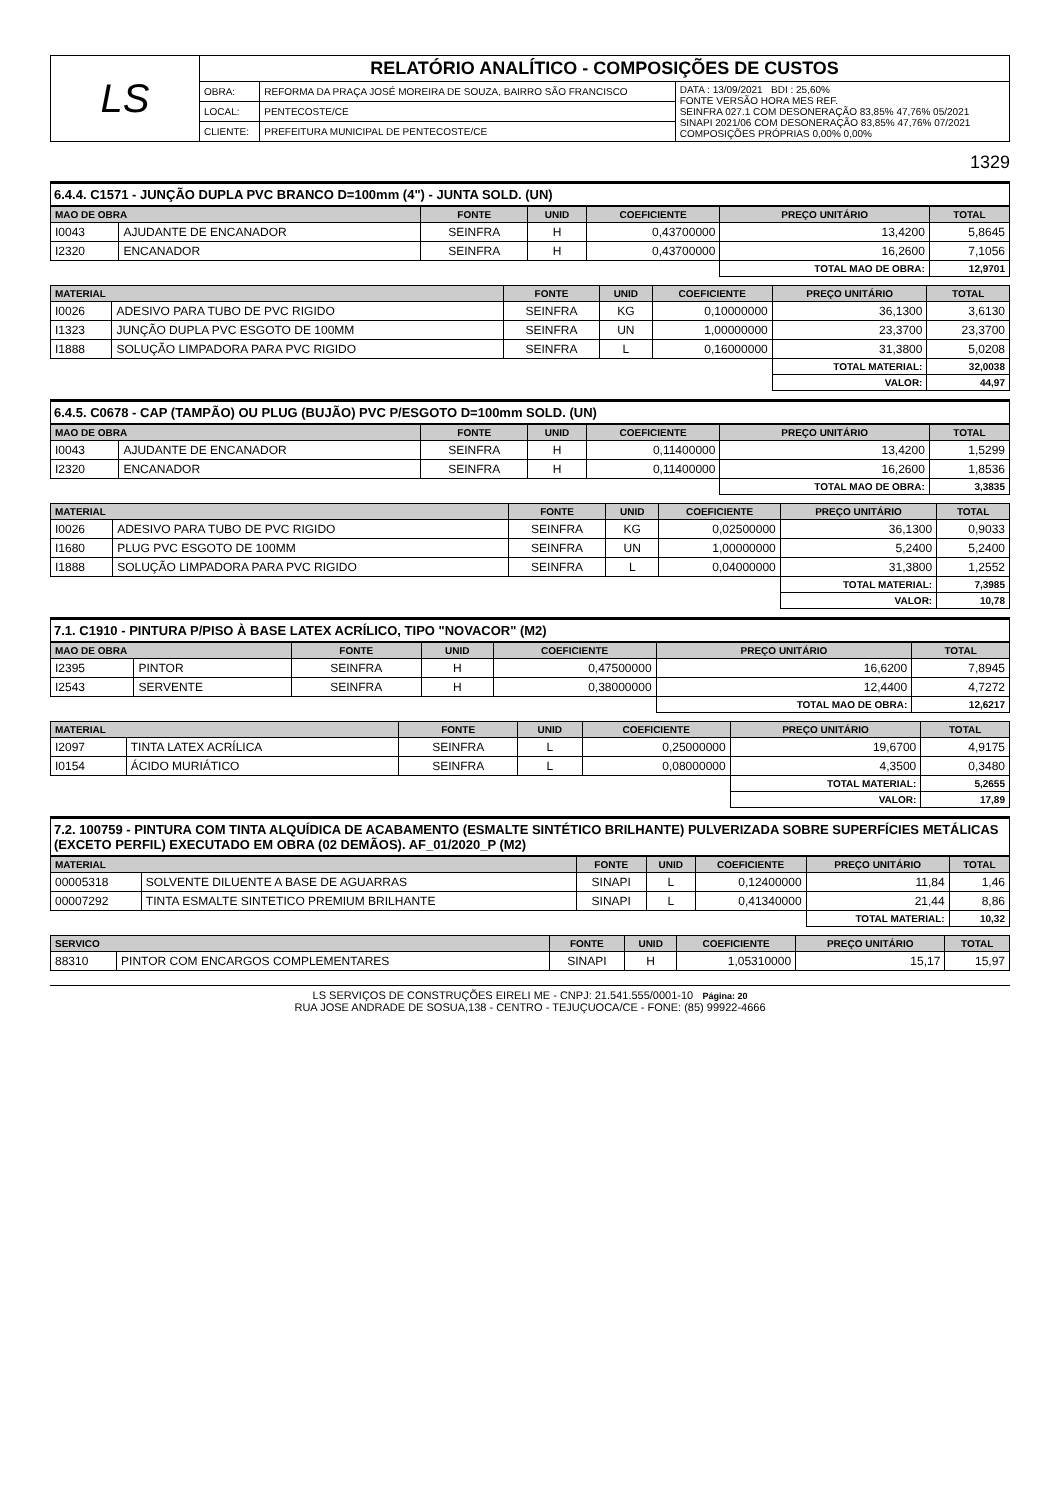| LS | RELATÓRIO ANALÍTICO - COMPOSIÇÕES DE CUSTOS | | |
| | OBRA: | REFORMA DA PRAÇA JOSÉ MOREIRA DE SOUZA, BAIRRO SÃO FRANCISCO | DATA : 13/09/2021 BDI : 25,60% FONTE VERSÃO HORA MES REF. SEINFRA 027.1 COM DESONERAÇÃO 83,85% 47,76% 05/2021 SINAPI 2021/06 COM DESONERAÇÃO 83,85% 47,76% 07/2021 COMPOSIÇÕES PRÓPRIAS 0,00% 0,00% |
| | LOCAL: | PENTECOSTE/CE | |
| | CLIENTE: | PREFEITURA MUNICIPAL DE PENTECOSTE/CE | |
1329
6.4.4. C1571 - JUNÇÃO DUPLA PVC BRANCO D=100mm (4") - JUNTA SOLD. (UN)
| MAO DE OBRA | | FONTE | UNID | COEFICIENTE | PREÇO UNITÁRIO | TOTAL |
| --- | --- | --- | --- | --- | --- | --- |
| I0043 | AJUDANTE DE ENCANADOR | SEINFRA | H | 0,43700000 | 13,4200 | 5,8645 |
| I2320 | ENCANADOR | SEINFRA | H | 0,43700000 | 16,2600 | 7,1056 |
| | | | | | TOTAL MAO DE OBRA: | 12,9701 |
| MATERIAL | | FONTE | UNID | COEFICIENTE | PREÇO UNITÁRIO | TOTAL |
| --- | --- | --- | --- | --- | --- | --- |
| I0026 | ADESIVO PARA TUBO DE PVC RIGIDO | SEINFRA | KG | 0,10000000 | 36,1300 | 3,6130 |
| I1323 | JUNÇÃO DUPLA PVC ESGOTO DE 100MM | SEINFRA | UN | 1,00000000 | 23,3700 | 23,3700 |
| I1888 | SOLUÇÃO LIMPADORA PARA PVC RIGIDO | SEINFRA | L | 0,16000000 | 31,3800 | 5,0208 |
| | | | | | TOTAL MATERIAL: | 32,0038 |
| | | | | | VALOR: | 44,97 |
6.4.5. C0678 - CAP (TAMPÃO) OU PLUG (BUJÃO) PVC P/ESGOTO D=100mm SOLD. (UN)
| MAO DE OBRA | | FONTE | UNID | COEFICIENTE | PREÇO UNITÁRIO | TOTAL |
| --- | --- | --- | --- | --- | --- | --- |
| I0043 | AJUDANTE DE ENCANADOR | SEINFRA | H | 0,11400000 | 13,4200 | 1,5299 |
| I2320 | ENCANADOR | SEINFRA | H | 0,11400000 | 16,2600 | 1,8536 |
| | | | | | TOTAL MAO DE OBRA: | 3,3835 |
| MATERIAL | | FONTE | UNID | COEFICIENTE | PREÇO UNITÁRIO | TOTAL |
| --- | --- | --- | --- | --- | --- | --- |
| I0026 | ADESIVO PARA TUBO DE PVC RIGIDO | SEINFRA | KG | 0,02500000 | 36,1300 | 0,9033 |
| I1680 | PLUG PVC ESGOTO DE 100MM | SEINFRA | UN | 1,00000000 | 5,2400 | 5,2400 |
| I1888 | SOLUÇÃO LIMPADORA PARA PVC RIGIDO | SEINFRA | L | 0,04000000 | 31,3800 | 1,2552 |
| | | | | | TOTAL MATERIAL: | 7,3985 |
| | | | | | VALOR: | 10,78 |
7.1. C1910 - PINTURA P/PISO À BASE LATEX ACRÍLICO, TIPO "NOVACOR" (M2)
| MAO DE OBRA | | FONTE | UNID | COEFICIENTE | PREÇO UNITÁRIO | TOTAL |
| --- | --- | --- | --- | --- | --- | --- |
| I2395 | PINTOR | SEINFRA | H | 0,47500000 | 16,6200 | 7,8945 |
| I2543 | SERVENTE | SEINFRA | H | 0,38000000 | 12,4400 | 4,7272 |
| | | | | | TOTAL MAO DE OBRA: | 12,6217 |
| MATERIAL | | FONTE | UNID | COEFICIENTE | PREÇO UNITÁRIO | TOTAL |
| --- | --- | --- | --- | --- | --- | --- |
| I2097 | TINTA LATEX ACRÍLICA | SEINFRA | L | 0,25000000 | 19,6700 | 4,9175 |
| I0154 | ÁCIDO MURIÁTICO | SEINFRA | L | 0,08000000 | 4,3500 | 0,3480 |
| | | | | | TOTAL MATERIAL: | 5,2655 |
| | | | | | VALOR: | 17,89 |
7.2. 100759 - PINTURA COM TINTA ALQUÍDICA DE ACABAMENTO (ESMALTE SINTÉTICO BRILHANTE) PULVERIZADA SOBRE SUPERFÍCIES METÁLICAS (EXCETO PERFIL) EXECUTADO EM OBRA (02 DEMÃOS). AF_01/2020_P (M2)
| MATERIAL | | FONTE | UNID | COEFICIENTE | PREÇO UNITÁRIO | TOTAL |
| --- | --- | --- | --- | --- | --- | --- |
| 00005318 | SOLVENTE DILUENTE A BASE DE AGUARRAS | SINAPI | L | 0,12400000 | 11,84 | 1,46 |
| 00007292 | TINTA ESMALTE SINTETICO PREMIUM BRILHANTE | SINAPI | L | 0,41340000 | 21,44 | 8,86 |
| | | | | | TOTAL MATERIAL: | 10,32 |
| SERVICO | | FONTE | UNID | COEFICIENTE | PREÇO UNITÁRIO | TOTAL |
| --- | --- | --- | --- | --- | --- | --- |
| 88310 | PINTOR COM ENCARGOS COMPLEMENTARES | SINAPI | H | 1,05310000 | 15,17 | 15,97 |
LS SERVIÇOS DE CONSTRUÇÕES EIRELI ME - CNPJ: 21.541.555/0001-10 Página: 20
RUA JOSE ANDRADE DE SOSUA,138 - CENTRO - TEJUÇUOCA/CE - FONE: (85) 99922-4666